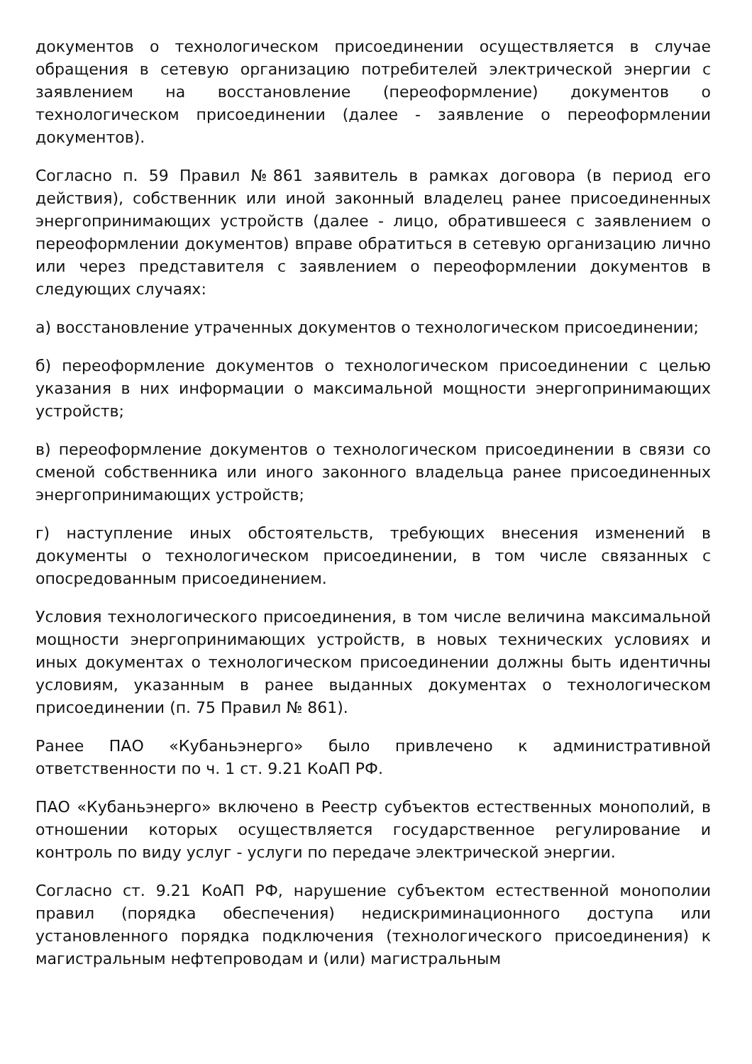документов о технологическом присоединении осуществляется в случае обращения в сетевую организацию потребителей электрической энергии с заявлением на восстановление (переоформление) документов о технологическом присоединении (далее - заявление о переоформлении документов).
Согласно п. 59 Правил №861 заявитель в рамках договора (в период его действия), собственник или иной законный владелец ранее присоединенных энергопринимающих устройств (далее - лицо, обратившееся с заявлением о переоформлении документов) вправе обратиться в сетевую организацию лично или через представителя с заявлением о переоформлении документов в следующих случаях:
а) восстановление утраченных документов о технологическом присоединении;
б) переоформление документов о технологическом присоединении с целью указания в них информации о максимальной мощности энергопринимающих устройств;
в) переоформление документов о технологическом присоединении в связи со сменой собственника или иного законного владельца ранее присоединенных энергопринимающих устройств;
г) наступление иных обстоятельств, требующих внесения изменений в документы о технологическом присоединении, в том числе связанных с опосредованным присоединением.
Условия технологического присоединения, в том числе величина максимальной мощности энергопринимающих устройств, в новых технических условиях и иных документах о технологическом присоединении должны быть идентичны условиям, указанным в ранее выданных документах о технологическом присоединении (п. 75 Правил № 861).
Ранее ПАО «Кубаньэнерго» было привлечено к административной ответственности по ч. 1 ст. 9.21 КоАП РФ.
ПАО «Кубаньэнерго» включено в Реестр субъектов естественных монополий, в отношении которых осуществляется государственное регулирование и контроль по виду услуг - услуги по передаче электрической энергии.
Согласно ст. 9.21 КоАП РФ, нарушение субъектом естественной монополии правил (порядка обеспечения) недискриминационного доступа или установленного порядка подключения (технологического присоединения) к магистральным нефтепроводам и (или) магистральным